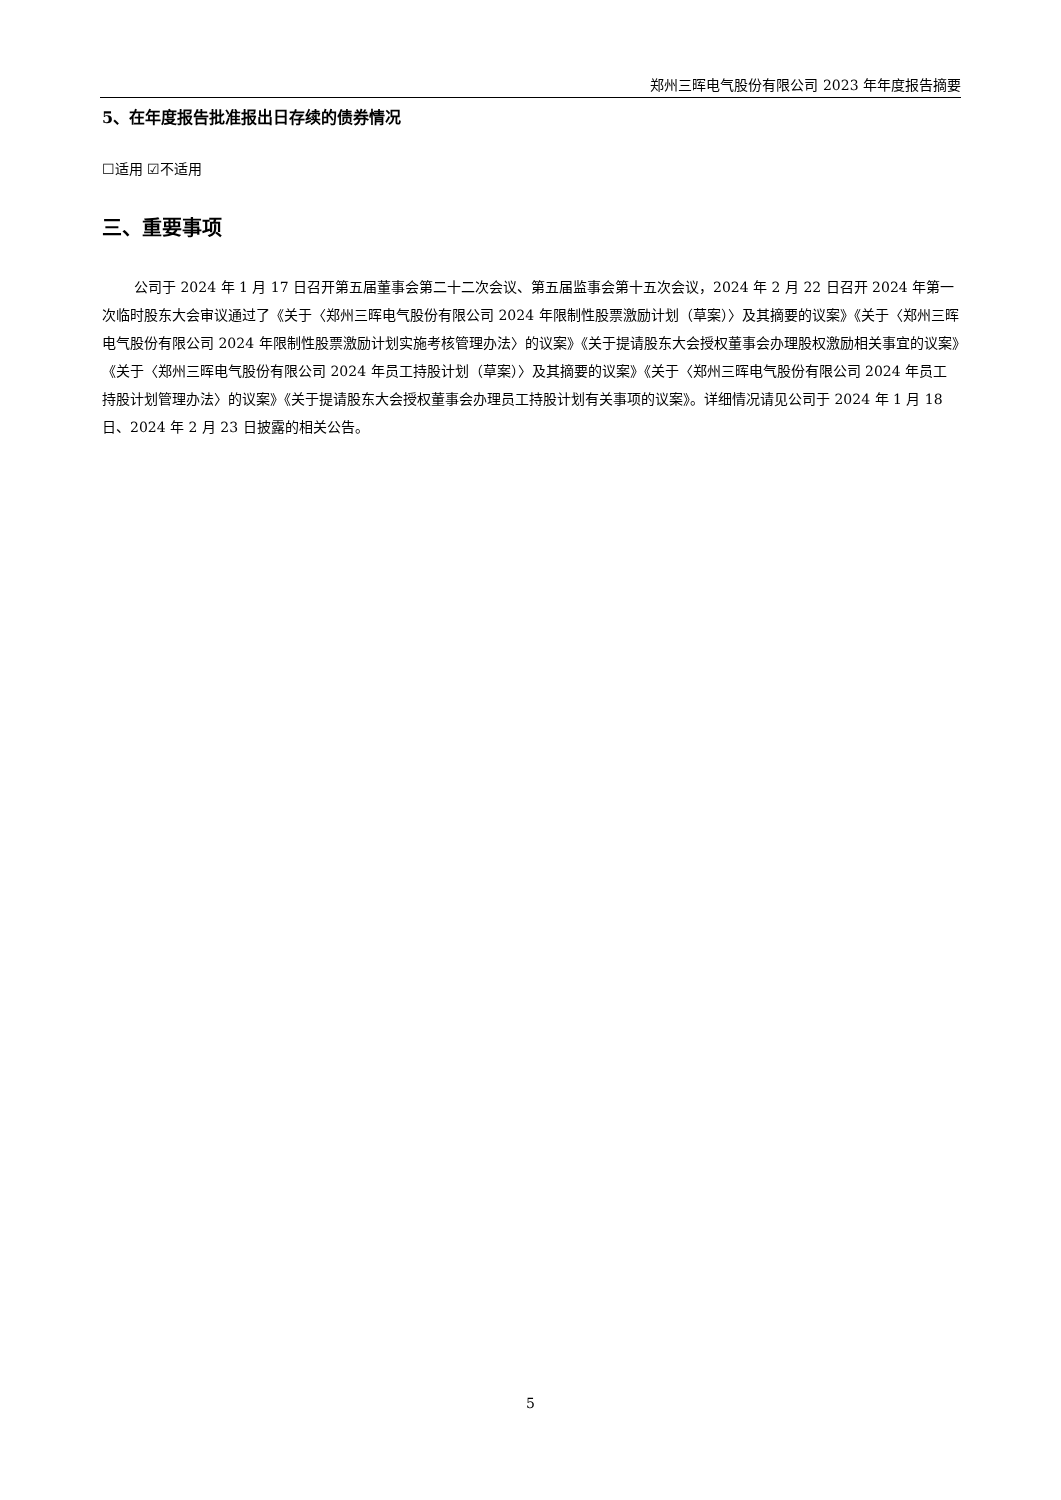郑州三晖电气股份有限公司 2023 年年度报告摘要
5、在年度报告批准报出日存续的债券情况
☐适用 ☑不适用
三、重要事项
公司于 2024 年 1 月 17 日召开第五届董事会第二十二次会议、第五届监事会第十五次会议，2024 年 2 月 22 日召开 2024 年第一次临时股东大会审议通过了《关于〈郑州三晖电气股份有限公司 2024 年限制性股票激励计划（草案）〉及其摘要的议案》《关于〈郑州三晖电气股份有限公司 2024 年限制性股票激励计划实施考核管理办法〉的议案》《关于提请股东大会授权董事会办理股权激励相关事宜的议案》《关于〈郑州三晖电气股份有限公司 2024 年员工持股计划（草案）〉及其摘要的议案》《关于〈郑州三晖电气股份有限公司 2024 年员工持股计划管理办法〉的议案》《关于提请股东大会授权董事会办理员工持股计划有关事项的议案》。详细情况请见公司于 2024 年 1 月 18 日、2024 年 2 月 23 日披露的相关公告。
5